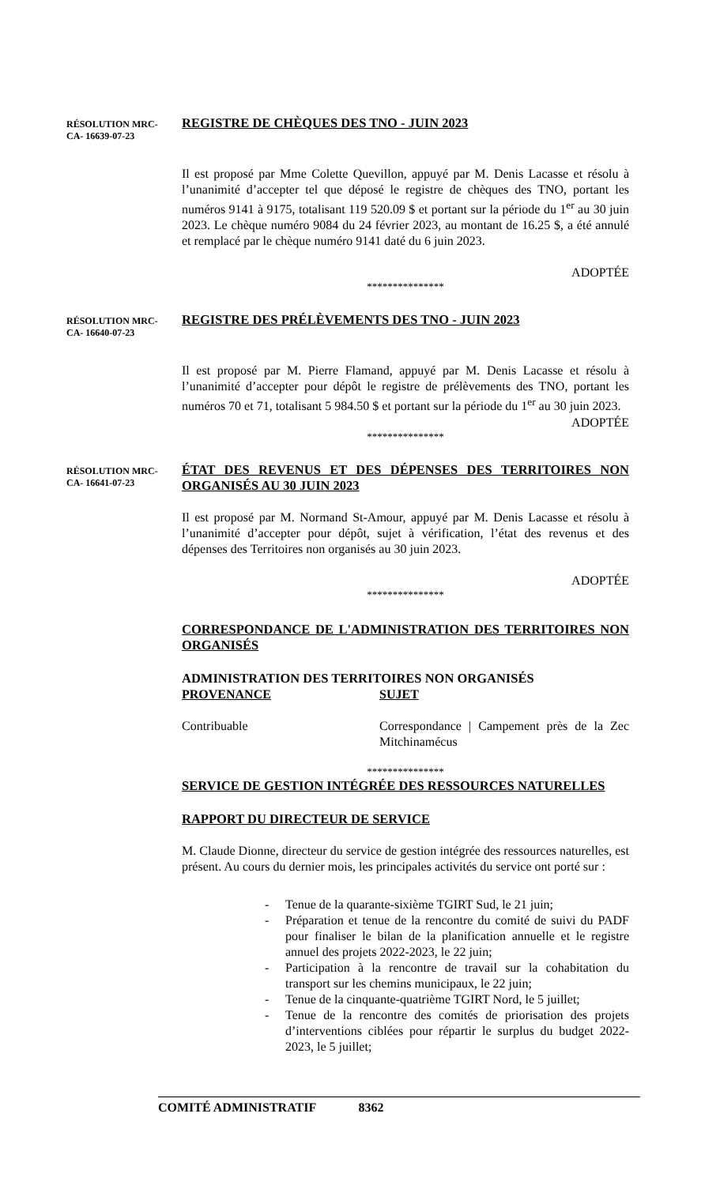RÉSOLUTION MRC-
CA- 16639-07-23
REGISTRE DE CHÈQUES DES TNO - JUIN 2023
Il est proposé par Mme Colette Quevillon, appuyé par M. Denis Lacasse et résolu à l’unanimité d’accepter tel que déposé le registre de chèques des TNO, portant les numéros 9141 à 9175, totalisant 119 520.09 $ et portant sur la période du 1<sup>er</sup> au 30 juin 2023. Le chèque numéro 9084 du 24 février 2023, au montant de 16.25 $, a été annulé et remplacé par le chèque numéro 9141 daté du 6 juin 2023.
ADOPTÉE
***************
RÉSOLUTION MRC-
CA- 16640-07-23
REGISTRE DES PRÉLÈVEMENTS DES TNO - JUIN 2023
Il est proposé par M. Pierre Flamand, appuyé par M. Denis Lacasse et résolu à l’unanimité d’accepter pour dépôt le registre de prélèvements des TNO, portant les numéros 70 et 71, totalisant 5 984.50 $ et portant sur la période du 1<sup>er</sup> au 30 juin 2023.
ADOPTÉE
***************
RÉSOLUTION MRC-
CA- 16641-07-23
ÉTAT DES REVENUS ET DES DÉPENSES DES TERRITOIRES NON ORGANISÉS AU 30 JUIN 2023
Il est proposé par M. Normand St-Amour, appuyé par M. Denis Lacasse et résolu à l’unanimité d’accepter pour dépôt, sujet à vérification, l’état des revenus et des dépenses des Territoires non organisés au 30 juin 2023.
ADOPTÉE
***************
CORRESPONDANCE DE L'ADMINISTRATION DES TERRITOIRES NON ORGANISÉS
ADMINISTRATION DES TERRITOIRES NON ORGANISÉS
PROVENANCE SUJET
Contribuable Correspondance | Campement près de la Zec Mitchinamécus
***************
SERVICE DE GESTION INTÉGRÉE DES RESSOURCES NATURELLES
RAPPORT DU DIRECTEUR DE SERVICE
M. Claude Dionne, directeur du service de gestion intégrée des ressources naturelles, est présent. Au cours du dernier mois, les principales activités du service ont porté sur :
- Tenue de la quarante-sixième TGIRT Sud, le 21 juin;
- Préparation et tenue de la rencontre du comité de suivi du PADF pour finaliser le bilan de la planification annuelle et le registre annuel des projets 2022-2023, le 22 juin;
- Participation à la rencontre de travail sur la cohabitation du transport sur les chemins municipaux, le 22 juin;
- Tenue de la cinquante-quatrième TGIRT Nord, le 5 juillet;
- Tenue de la rencontre des comités de priorisation des projets d’interventions ciblées pour répartir le surplus du budget 2022-2023, le 5 juillet;
COMITÉ ADMINISTRATIF 8362